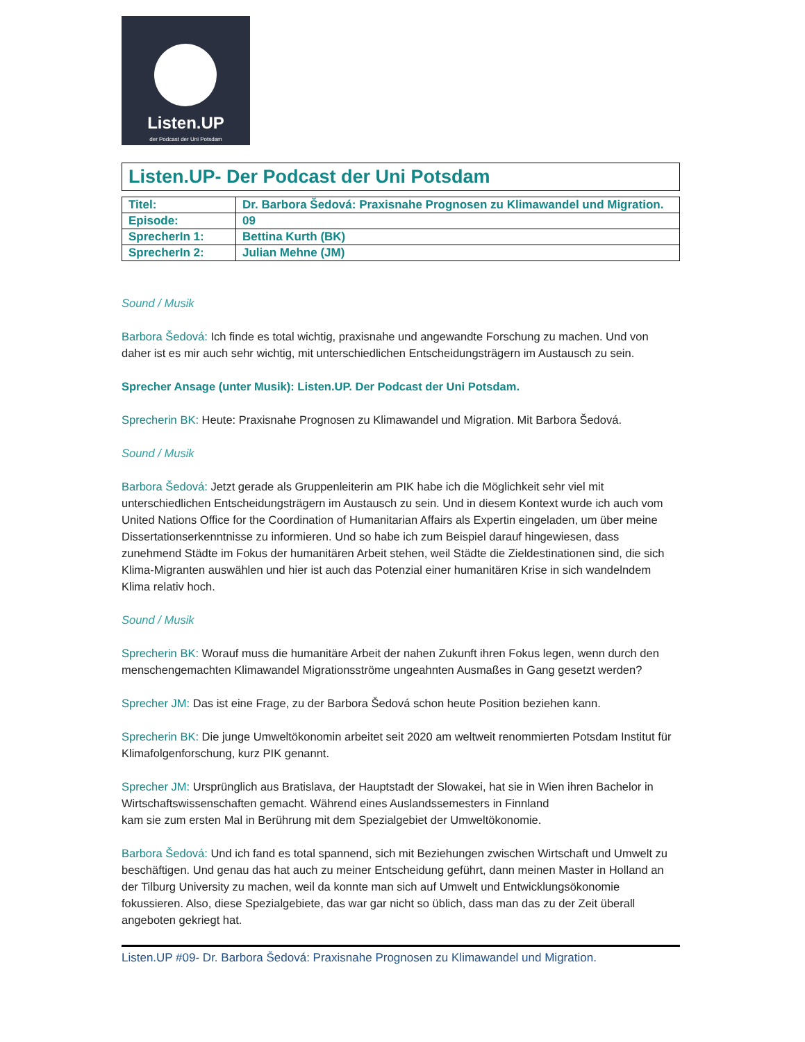Listen.UP
der Podcast der Uni Potsdam
Listen.UP- Der Podcast der Uni Potsdam
| Titel: | Dr. Barbora Šedová: Praxisnahe Prognosen zu Klimawandel und Migration. |
| Episode: | 09 |
| SprecherIn 1: | Bettina Kurth (BK) |
| SprecherIn 2: | Julian Mehne (JM) |
Sound / Musik
Barbora Šedová: Ich finde es total wichtig, praxisnahe und angewandte Forschung zu machen. Und von daher ist es mir auch sehr wichtig, mit unterschiedlichen Entscheidungsträgern im Austausch zu sein.
Sprecher Ansage (unter Musik): Listen.UP. Der Podcast der Uni Potsdam.
Sprecherin BK: Heute: Praxisnahe Prognosen zu Klimawandel und Migration. Mit Barbora Šedová.
Sound / Musik
Barbora Šedová: Jetzt gerade als Gruppenleiterin am PIK habe ich die Möglichkeit sehr viel mit unterschiedlichen Entscheidungsträgern im Austausch zu sein. Und in diesem Kontext wurde ich auch vom United Nations Office for the Coordination of Humanitarian Affairs als Expertin eingeladen, um über meine Dissertationserkenntnisse zu informieren. Und so habe ich zum Beispiel darauf hingewiesen, dass zunehmend Städte im Fokus der humanitären Arbeit stehen, weil Städte die Zieldestinationen sind, die sich Klima-Migranten auswählen und hier ist auch das Potenzial einer humanitären Krise in sich wandelndem Klima relativ hoch.
Sound / Musik
Sprecherin BK: Worauf muss die humanitäre Arbeit der nahen Zukunft ihren Fokus legen, wenn durch den menschengemachten Klimawandel Migrationsströme ungeahnten Ausmaßes in Gang gesetzt werden?
Sprecher JM: Das ist eine Frage, zu der Barbora Šedová schon heute Position beziehen kann.
Sprecherin BK: Die junge Umweltökonomin arbeitet seit 2020 am weltweit renommierten Potsdam Institut für Klimafolgenforschung, kurz PIK genannt.
Sprecher JM: Ursprünglich aus Bratislava, der Hauptstadt der Slowakei, hat sie in Wien ihren Bachelor in Wirtschaftswissenschaften gemacht. Während eines Auslandssemesters in Finnland
kam sie zum ersten Mal in Berührung mit dem Spezialgebiet der Umweltökonomie.
Barbora Šedová: Und ich fand es total spannend, sich mit Beziehungen zwischen Wirtschaft und Umwelt zu beschäftigen. Und genau das hat auch zu meiner Entscheidung geführt, dann meinen Master in Holland an der Tilburg University zu machen, weil da konnte man sich auf Umwelt und Entwicklungsökonomie fokussieren. Also, diese Spezialgebiete, das war gar nicht so üblich, dass man das zu der Zeit überall angeboten gekriegt hat.
Listen.UP #09- Dr. Barbora Šedová: Praxisnahe Prognosen zu Klimawandel und Migration.